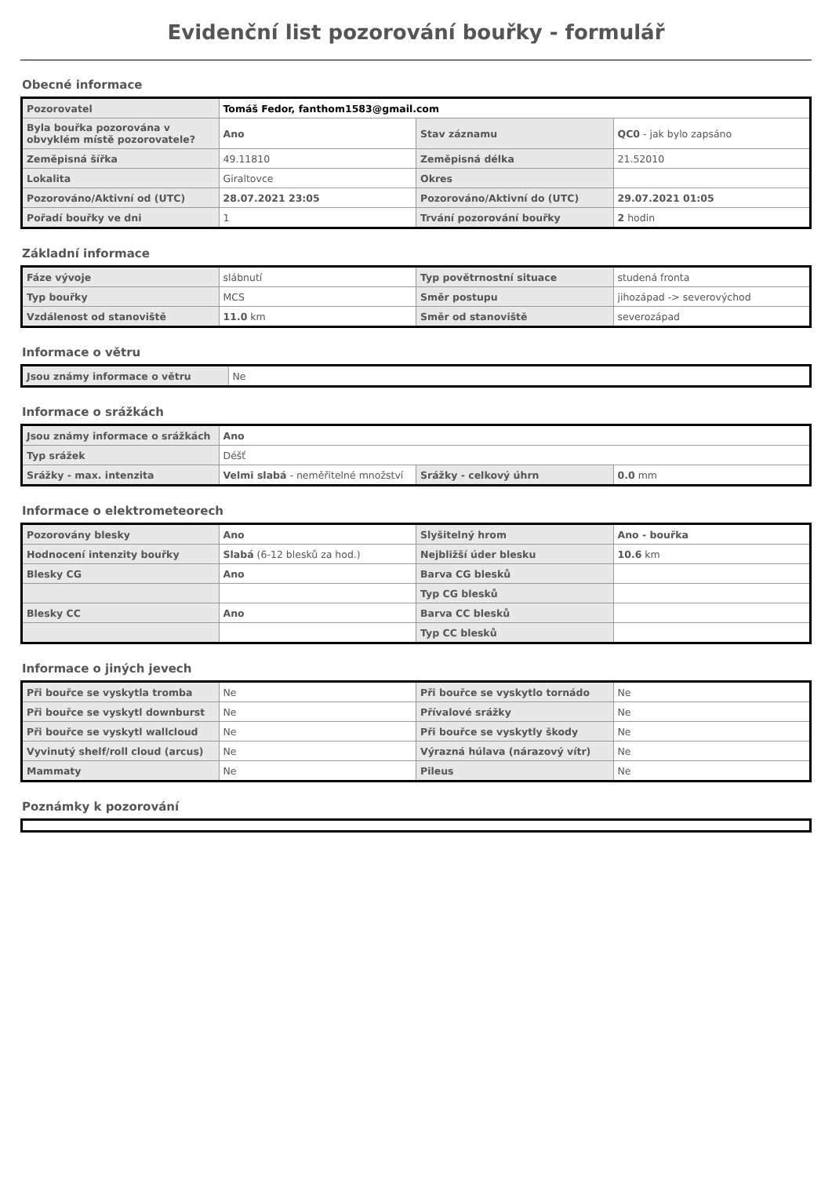Evidenční list pozorování bouřky - formulář
Obecné informace
| Pozorovatel | Tomáš Fedor, fanthom1583@gmail.com | | |
| Byla bouřka pozorována v obvyklém místě pozorovatele? | Ano | Stav záznamu | QC0 - jak bylo zapsáno |
| Zeměpisná šířka | 49.11810 | Zeměpisná délka | 21.52010 |
| Lokalita | Giraltovce | Okres | |
| Pozorováno/Aktivní od (UTC) | 28.07.2021 23:05 | Pozorováno/Aktivní do (UTC) | 29.07.2021 01:05 |
| Pořadí bouřky ve dni | 1 | Trvání pozorování bouřky | 2 hodin |
Základní informace
| Fáze vývoje | slábnutí | Typ povětrnostní situace | studená fronta |
| Typ bouřky | MCS | Směr postupu | jihozápad -> severovýchod |
| Vzdálenost od stanoviště | 11.0 km | Směr od stanoviště | severozápad |
Informace o větru
| Jsou známy informace o větru | Ne |
Informace o srážkách
| Jsou známy informace o srážkách | Ano | | |
| Typ srážek | Déšť | | |
| Srážky - max. intenzita | Velmi slabá - neměřitelné množství | Srážky - celkový úhrn | 0.0 mm |
Informace o elektrometeorech
| Pozorovány blesky | Ano | Slyšitelný hrom | Ano - bouřka |
| Hodnocení intenzity bouřky | Slabá (6-12 blesků za hod.) | Nejbližší úder blesku | 10.6 km |
| Blesky CG | Ano | Barva CG blesků | |
| | | Typ CG blesků | |
| Blesky CC | Ano | Barva CC blesků | |
| | | Typ CC blesků | |
Informace o jiných jevech
| Při bouřce se vyskytla tromba | Ne | Při bouřce se vyskytlo tornádo | Ne |
| Při bouřce se vyskytl downburst | Ne | Přívalové srážky | Ne |
| Při bouřce se vyskytl wallcloud | Ne | Při bouřce se vyskytly škody | Ne |
| Vyvinutý shelf/roll cloud (arcus) | Ne | Výrazná húlava (nárazový vítr) | Ne |
| Mammaty | Ne | Pileus | Ne |
Poznámky k pozorování